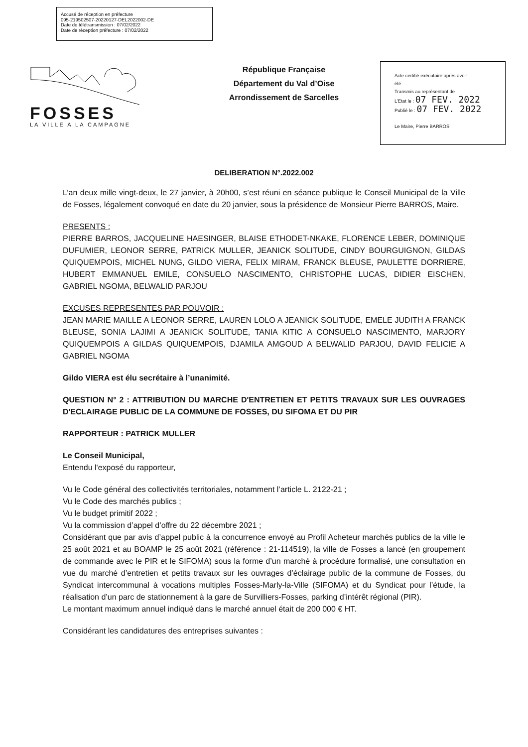Accusé de réception en préfecture
095-219502507-20220127-DEL2022002-DE
Date de télétransmission : 07/02/2022
Date de réception préfecture : 07/02/2022
FOSSES
LA VILLE A LA CAMPAGNE
République Française
Département du Val d’Oise
Arrondissement de Sarcelles
Acte certifié exécutoire après avoir
été
Transmis au représentant de
L’Etat le : 07 FEV. 2022
Publié le : 07 FEV. 2022
Le Maire, Pierre BARROS
DELIBERATION N°.2022.002
L’an deux mille vingt-deux, le 27 janvier, à 20h00, s’est réuni en séance publique le Conseil Municipal de la Ville de Fosses, légalement convoqué en date du 20 janvier, sous la présidence de Monsieur Pierre BARROS, Maire.
PRESENTS :
PIERRE BARROS, JACQUELINE HAESINGER, BLAISE ETHODET-NKAKE, FLORENCE LEBER, DOMINIQUE DUFUMIER, LEONOR SERRE, PATRICK MULLER, JEANICK SOLITUDE, CINDY BOURGUIGNON, GILDAS QUIQUEMPOIS, MICHEL NUNG, GILDO VIERA, FELIX MIRAM, FRANCK BLEUSE, PAULETTE DORRIERE, HUBERT EMMANUEL EMILE, CONSUELO NASCIMENTO, CHRISTOPHE LUCAS, DIDIER EISCHEN, GABRIEL NGOMA, BELWALID PARJOU
EXCUSES REPRESENTES PAR POUVOIR :
JEAN MARIE MAILLE A LEONOR SERRE, LAUREN LOLO A JEANICK SOLITUDE, EMELE JUDITH A FRANCK BLEUSE, SONIA LAJIMI A JEANICK SOLITUDE, TANIA KITIC A CONSUELO NASCIMENTO, MARJORY QUIQUEMPOIS A GILDAS QUIQUEMPOIS, DJAMILA AMGOUD A BELWALID PARJOU, DAVID FELICIE A GABRIEL NGOMA
Gildo VIERA est élu secrétaire à l’unanimité.
QUESTION N° 2 : ATTRIBUTION DU MARCHE D'ENTRETIEN ET PETITS TRAVAUX SUR LES OUVRAGES D'ECLAIRAGE PUBLIC DE LA COMMUNE DE FOSSES, DU SIFOMA ET DU PIR
RAPPORTEUR : PATRICK MULLER
Le Conseil Municipal,
Entendu l'exposé du rapporteur,
Vu le Code général des collectivités territoriales, notamment l’article L. 2122-21 ;
Vu le Code des marchés publics ;
Vu le budget primitif 2022 ;
Vu la commission d’appel d’offre du 22 décembre 2021 ;
Considérant que par avis d’appel public à la concurrence envoyé au Profil Acheteur marchés publics de la ville le 25 août 2021 et au BOAMP le 25 août 2021 (référence : 21-114519), la ville de Fosses a lancé (en groupement de commande avec le PIR et le SIFOMA) sous la forme d’un marché à procédure formalisé, une consultation en vue du marché d’entretien et petits travaux sur les ouvrages d’éclairage public de la commune de Fosses, du Syndicat intercommunal à vocations multiples Fosses-Marly-la-Ville (SIFOMA) et du Syndicat pour l’étude, la réalisation d’un parc de stationnement à la gare de Survilliers-Fosses, parking d’intérêt régional (PIR).
Le montant maximum annuel indiqué dans le marché annuel était de 200 000 € HT.
Considérant les candidatures des entreprises suivantes :